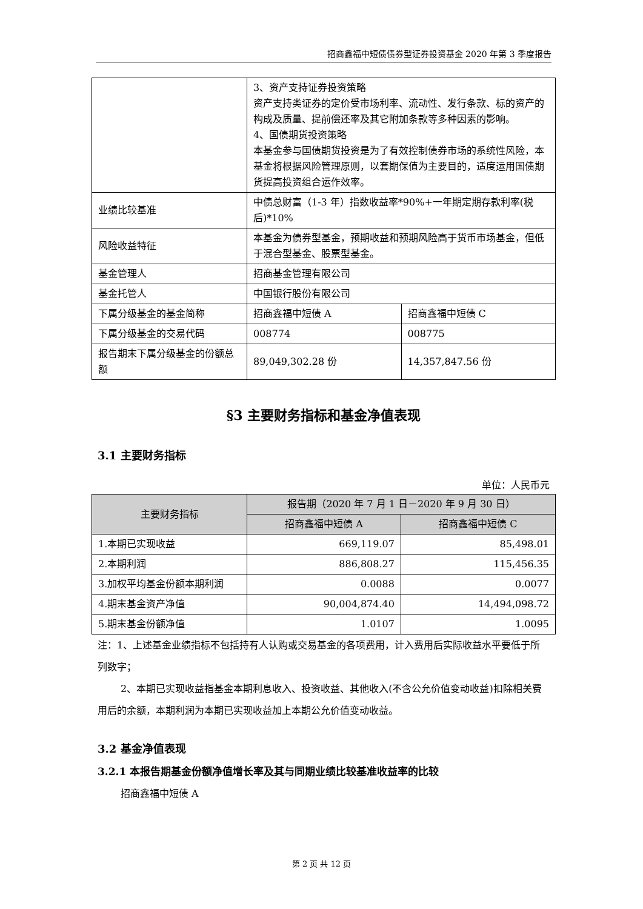招商鑫福中短债债券型证券投资基金 2020 年第 3 季度报告
| | 3、资产支持证券投资策略 资产支持类证券的定价受市场利率、流动性、发行条款、标的资产的构成及质量、提前偿还率及其它附加条款等多种因素的影响。 4、国债期货投资策略 本基金参与国债期货投资是为了有效控制债券市场的系统性风险，本基金将根据风险管理原则，以套期保值为主要目的，适度运用国债期货提高投资组合运作效率。 | |
| 业绩比较基准 | 中债总财富（1-3 年）指数收益率*90%+一年期定期存款利率(税后)*10% | |
| 风险收益特征 | 本基金为债券型基金，预期收益和预期风险高于货币市场基金，但低于混合型基金、股票型基金。 | |
| 基金管理人 | 招商基金管理有限公司 | |
| 基金托管人 | 中国银行股份有限公司 | |
| 下属分级基金的基金简称 | 招商鑫福中短债 A | 招商鑫福中短债 C |
| 下属分级基金的交易代码 | 008774 | 008775 |
| 报告期末下属分级基金的份额总额 | 89,049,302.28 份 | 14,357,847.56 份 |
§3 主要财务指标和基金净值表现
3.1 主要财务指标
单位：人民币元
| 主要财务指标 | 报告期（2020 年 7 月 1 日－2020 年 9 月 30 日） | |
| --- | --- | --- |
| | 招商鑫福中短债 A | 招商鑫福中短债 C |
| 1.本期已实现收益 | 669,119.07 | 85,498.01 |
| 2.本期利润 | 886,808.27 | 115,456.35 |
| 3.加权平均基金份额本期利润 | 0.0088 | 0.0077 |
| 4.期末基金资产净值 | 90,004,874.40 | 14,494,098.72 |
| 5.期末基金份额净值 | 1.0107 | 1.0095 |
注：1、上述基金业绩指标不包括持有人认购或交易基金的各项费用，计入费用后实际收益水平要低于所列数字；
2、本期已实现收益指基金本期利息收入、投资收益、其他收入(不含公允价值变动收益)扣除相关费用后的余额，本期利润为本期已实现收益加上本期公允价值变动收益。
3.2 基金净值表现
3.2.1 本报告期基金份额净值增长率及其与同期业绩比较基准收益率的比较
招商鑫福中短债 A
第 2 页 共 12 页